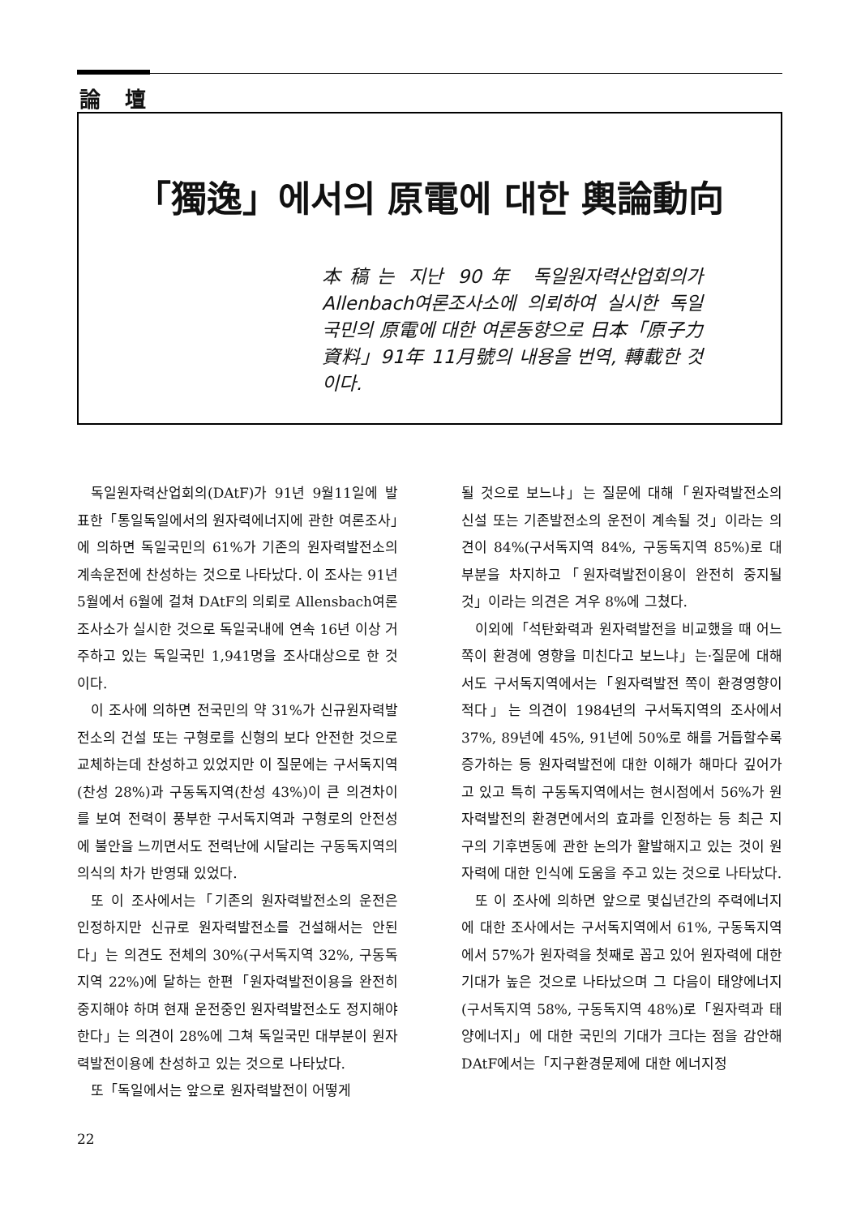論壇
「獨逸」에서의 原電에 대한 輿論動向
本稿는 지난 90年 독일원자력산업회의가 Allenbach여론조사소에 의뢰하여 실시한 독일국민의 原電에 대한 여론동향으로 日本「原子力資料」91年 11月號의 내용을 번역, 轉載한 것이다.
독일원자력산업회의(DAtF)가 91년 9월11일에 발표한「통일독일에서의 원자력에너지에 관한 여론조사」에 의하면 독일국민의 61%가 기존의 원자력발전소의 계속운전에 찬성하는 것으로 나타났다. 이 조사는 91년 5월에서 6월에 걸쳐 DAtF의 의뢰로 Allensbach여론조사소가 실시한 것으로 독일국내에 연속 16년 이상 거주하고 있는 독일국민 1,941명을 조사대상으로 한 것이다.
이 조사에 의하면 전국민의 약 31%가 신규원자력발전소의 건설 또는 구형로를 신형의 보다 안전한 것으로 교체하는데 찬성하고 있었지만 이 질문에는 구서독지역(찬성 28%)과 구동독지역(찬성 43%)이 큰 의견차이를 보여 전력이 풍부한 구서독지역과 구형로의 안전성에 불안을 느끼면서도 전력난에 시달리는 구동독지역의 의식의 차가 반영돼 있었다.
또 이 조사에서는「기존의 원자력발전소의 운전은 인정하지만 신규로 원자력발전소를 건설해서는 안된다」는 의견도 전체의 30%(구서독지역 32%, 구동독지역 22%)에 달하는 한편「원자력발전이용을 완전히 중지해야 하며 현재 운전중인 원자력발전소도 정지해야 한다」는 의견이 28%에 그쳐 독일국민 대부분이 원자력발전이용에 찬성하고 있는 것으로 나타났다.
또「독일에서는 앞으로 원자력발전이 어떻게
될 것으로 보느냐」는 질문에 대해「원자력발전소의 신설 또는 기존발전소의 운전이 계속될 것」이라는 의견이 84%(구서독지역 84%, 구동독지역 85%)로 대부분을 차지하고「원자력발전이용이 완전히 중지될 것」이라는 의견은 겨우 8%에 그쳤다.
이외에「석탄화력과 원자력발전을 비교했을 때 어느 쪽이 환경에 영향을 미친다고 보느냐」는·질문에 대해서도 구서독지역에서는「원자력발전 쪽이 환경영향이 적다」는 의견이 1984년의 구서독지역의 조사에서 37%, 89년에 45%, 91년에 50%로 해를 거듭할수록 증가하는 등 원자력발전에 대한 이해가 해마다 깊어가고 있고 특히 구동독지역에서는 현시점에서 56%가 원자력발전의 환경면에서의 효과를 인정하는 등 최근 지구의 기후변동에 관한 논의가 활발해지고 있는 것이 원자력에 대한 인식에 도움을 주고 있는 것으로 나타났다.
또 이 조사에 의하면 앞으로 몇십년간의 주력에너지에 대한 조사에서는 구서독지역에서 61%, 구동독지역에서 57%가 원자력을 첫째로 꼽고 있어 원자력에 대한 기대가 높은 것으로 나타났으며 그 다음이 태양에너지(구서독지역 58%, 구동독지역 48%)로「원자력과 태양에너지」에 대한 국민의 기대가 크다는 점을 감안해 DAtF에서는「지구환경문제에 대한 에너지정
22